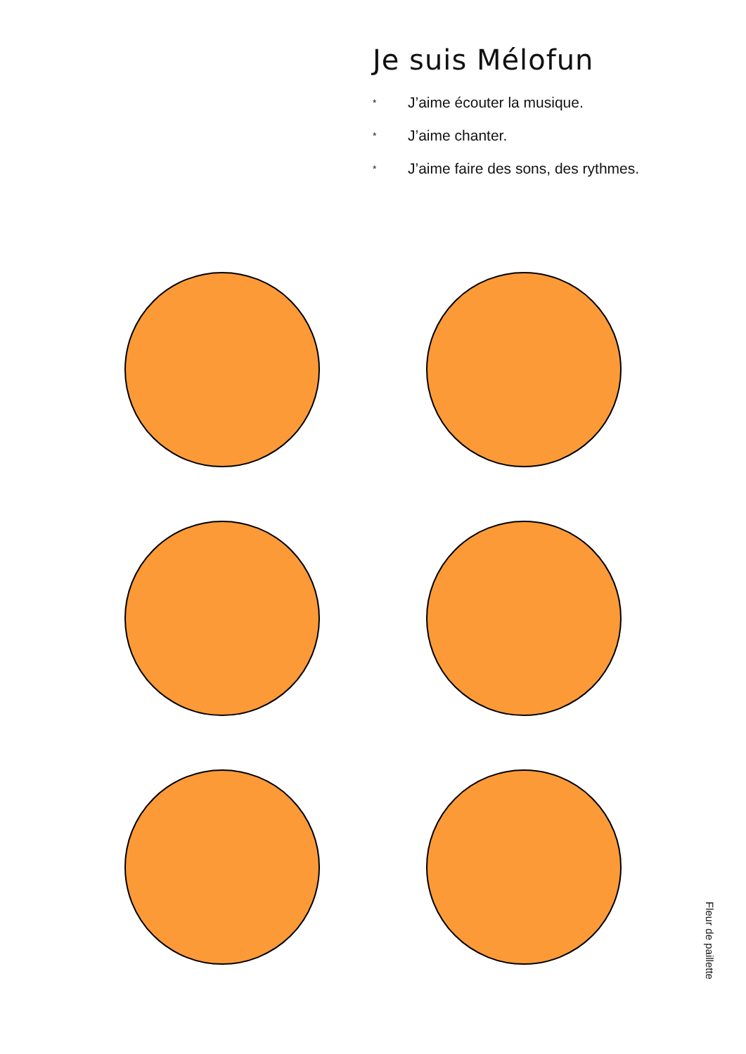Je suis Mélofun
* J’aime écouter la musique.
* J’aime chanter.
* J’aime faire des sons, des rythmes.
Fleur de paillette